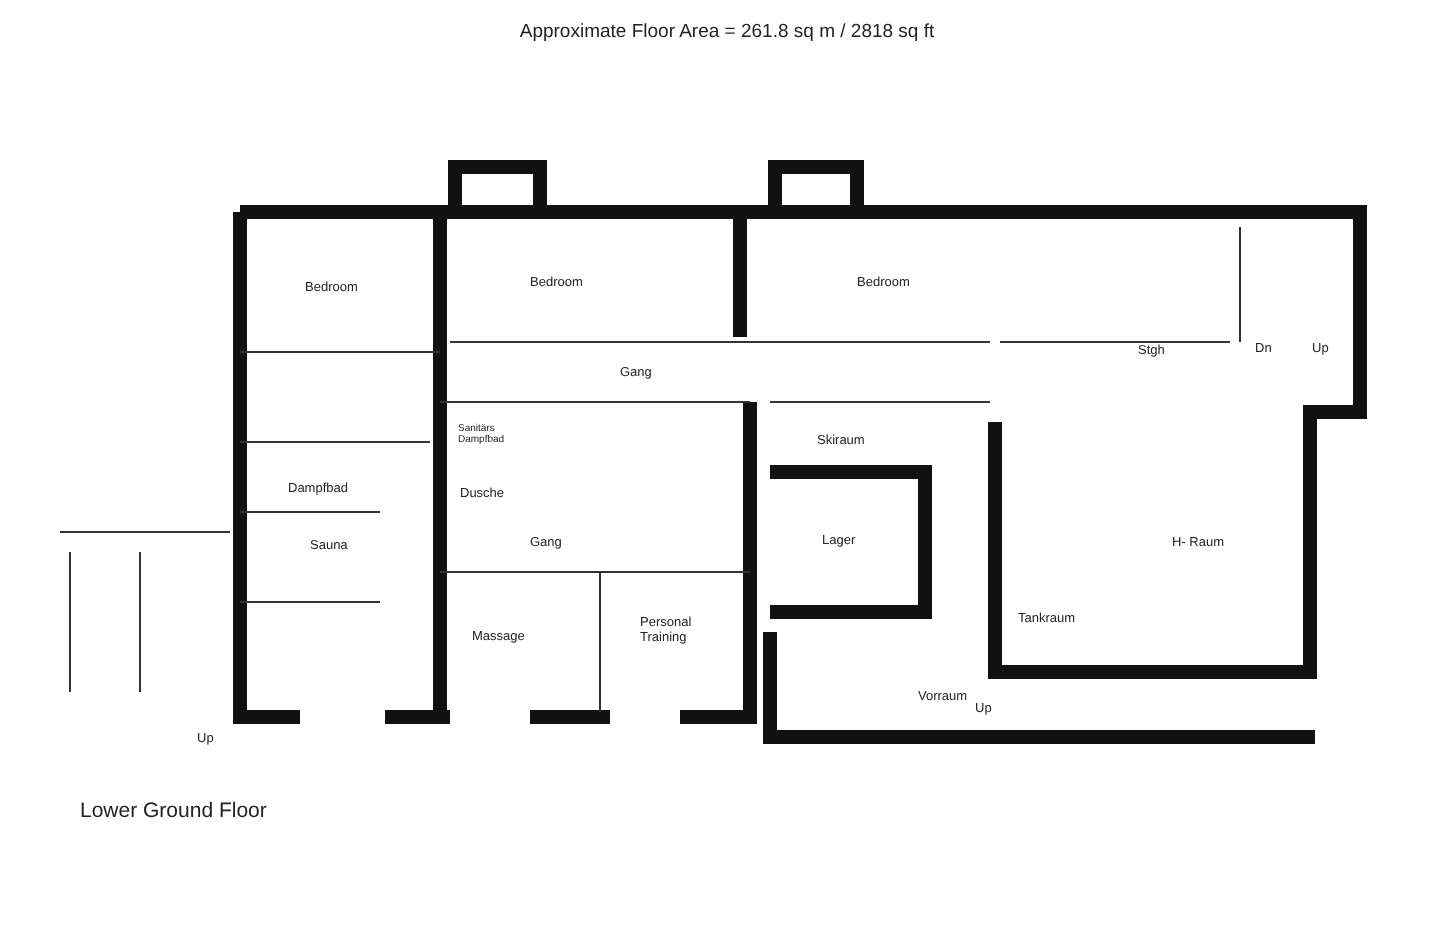Approximate Floor Area = 261.8 sq m / 2818 sq ft
Bedroom Bedroom Bedroom
Gang
Stgh Dn Up
Sanitärs
Dampfbad
Skiraum
Dampfbad Dusche
Sauna Gang Lager H- Raum
Tankraum
Massage
Personal
Training
Vorraum
Up
Up
Lower Ground Floor